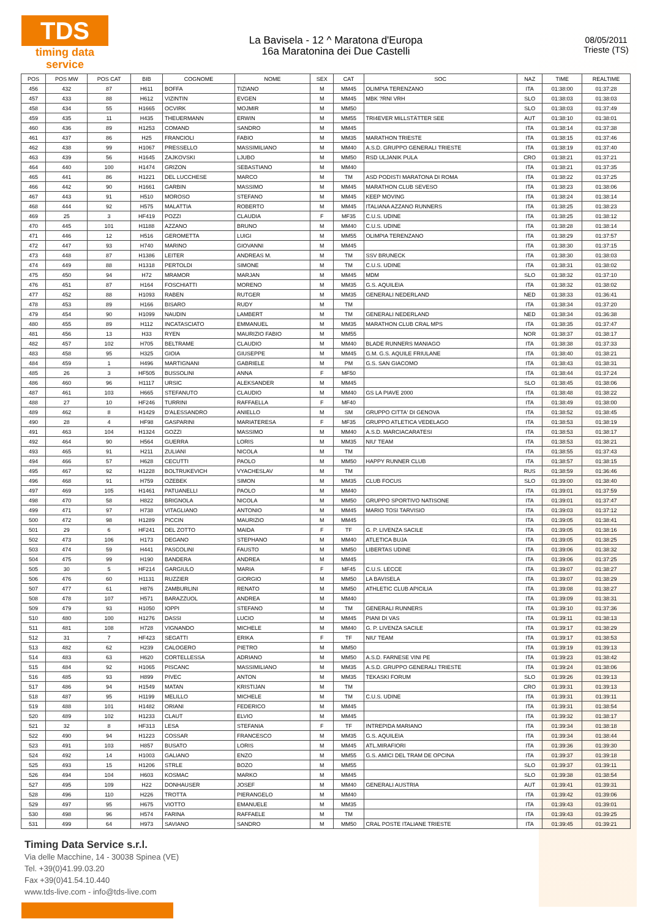TDS
timing data service
La Bavisela - 12 ^ Maratona d'Europa
16a Maratonina dei Due Castelli
08/05/2011
Trieste (TS)
| POS | POS MW | POS CAT | BIB | COGNOME | NOME | SEX | CAT | SOC | NAZ | TIME | REALTIME |
| --- | --- | --- | --- | --- | --- | --- | --- | --- | --- | --- | --- |
| 456 | 432 | 87 | H611 | BOFFA | TIZIANO | M | MM45 | OLIMPIA TERENZANO | ITA | 01:38:00 | 01:37:28 |
| 457 | 433 | 88 | H612 | VIZINTIN | EVGEN | M | MM45 | MBK ?RNI VRH | SLO | 01:38:03 | 01:38:03 |
| 458 | 434 | 55 | H1665 | OCVIRK | MOJMIR | M | MM50 | | SLO | 01:38:03 | 01:37:49 |
| 459 | 435 | 11 | H435 | THEUERMANN | ERWIN | M | MM55 | TRI4EVER MILLSTÄTTER SEE | AUT | 01:38:10 | 01:38:01 |
| 460 | 436 | 89 | H1253 | COMAND | SANDRO | M | MM45 | | ITA | 01:38:14 | 01:37:38 |
| 461 | 437 | 86 | H25 | FRANCIOLI | FABIO | M | MM35 | MARATHON TRIESTE | ITA | 01:38:15 | 01:37:46 |
| 462 | 438 | 99 | H1067 | PRESSELLO | MASSIMILIANO | M | MM40 | A.S.D. GRUPPO GENERALI TRIESTE | ITA | 01:38:19 | 01:37:40 |
| 463 | 439 | 56 | H1645 | ZAJKOVSKI | LJUBO | M | MM50 | RSD ULJANIK PULA | CRO | 01:38:21 | 01:37:21 |
| 464 | 440 | 100 | H1474 | GRIZON | SEBASTIANO | M | MM40 | | ITA | 01:38:21 | 01:37:35 |
| 465 | 441 | 86 | H1221 | DEL LUCCHESE | MARCO | M | TM | ASD PODISTI MARATONA DI ROMA | ITA | 01:38:22 | 01:37:25 |
| 466 | 442 | 90 | H1661 | GARBIN | MASSIMO | M | MM45 | MARATHON CLUB SEVESO | ITA | 01:38:23 | 01:38:06 |
| 467 | 443 | 91 | H510 | MOROSO | STEFANO | M | MM45 | KEEP MOVING | ITA | 01:38:24 | 01:38:14 |
| 468 | 444 | 92 | H575 | MALATTIA | ROBERTO | M | MM45 | ITALIANA AZZANO RUNNERS | ITA | 01:38:25 | 01:38:23 |
| 469 | 25 | 3 | HF419 | POZZI | CLAUDIA | F | MF35 | C.U.S. UDINE | ITA | 01:38:25 | 01:38:12 |
| 470 | 445 | 101 | H1188 | AZZANO | BRUNO | M | MM40 | C.U.S. UDINE | ITA | 01:38:28 | 01:38:14 |
| 471 | 446 | 12 | H516 | GEROMETTA | LUIGI | M | MM55 | OLIMPIA TERENZANO | ITA | 01:38:29 | 01:37:57 |
| 472 | 447 | 93 | H740 | MARINO | GIOVANNI | M | MM45 | | ITA | 01:38:30 | 01:37:15 |
| 473 | 448 | 87 | H1386 | LEITER | ANDREAS M. | M | TM | SSV BRUNECK | ITA | 01:38:30 | 01:38:03 |
| 474 | 449 | 88 | H1318 | PERTOLDI | SIMONE | M | TM | C.U.S. UDINE | ITA | 01:38:31 | 01:38:02 |
| 475 | 450 | 94 | H72 | MRAMOR | MARJAN | M | MM45 | MDM | SLO | 01:38:32 | 01:37:10 |
| 476 | 451 | 87 | H164 | FOSCHIATTI | MORENO | M | MM35 | G.S. AQUILEIA | ITA | 01:38:32 | 01:38:02 |
| 477 | 452 | 88 | H1093 | RABEN | RUTGER | M | MM35 | GENERALI NEDERLAND | NED | 01:38:33 | 01:36:41 |
| 478 | 453 | 89 | H166 | BISARO | RUDY | M | TM | | ITA | 01:38:34 | 01:37:20 |
| 479 | 454 | 90 | H1099 | NAUDIN | LAMBERT | M | TM | GENERALI NEDERLAND | NED | 01:38:34 | 01:36:38 |
| 480 | 455 | 89 | H112 | INCATASCIATO | EMMANUEL | M | MM35 | MARATHON CLUB CRAL MPS | ITA | 01:38:35 | 01:37:47 |
| 481 | 456 | 13 | H33 | RYEN | MAURIZIO FABIO | M | MM55 | | NOR | 01:38:37 | 01:38:17 |
| 482 | 457 | 102 | H705 | BELTRAME | CLAUDIO | M | MM40 | BLADE RUNNERS MANIAGO | ITA | 01:38:38 | 01:37:33 |
| 483 | 458 | 95 | H325 | GIOIA | GIUSEPPE | M | MM45 | G.M. G.S. AQUILE FRIULANE | ITA | 01:38:40 | 01:38:21 |
| 484 | 459 | 1 | H496 | MARTIGNANI | GABRIELE | M | PM | G.S. SAN GIACOMO | ITA | 01:38:43 | 01:38:31 |
| 485 | 26 | 3 | HF505 | BUSSOLINI | ANNA | F | MF50 | | ITA | 01:38:44 | 01:37:24 |
| 486 | 460 | 96 | H1117 | URSIC | ALEKSANDER | M | MM45 | | SLO | 01:38:45 | 01:38:06 |
| 487 | 461 | 103 | H665 | STEFANUTO | CLAUDIO | M | MM40 | GS LA PIAVE 2000 | ITA | 01:38:48 | 01:38:22 |
| 488 | 27 | 10 | HF246 | TURRINI | RAFFAELLA | F | MF40 | | ITA | 01:38:49 | 01:38:00 |
| 489 | 462 | 8 | H1429 | D'ALESSANDRO | ANIELLO | M | SM | GRUPPO CITTA' DI GENOVA | ITA | 01:38:52 | 01:38:45 |
| 490 | 28 | 4 | HF98 | GASPARINI | MARIATERESA | F | MF35 | GRUPPO ATLETICA VEDELAGO | ITA | 01:38:53 | 01:38:19 |
| 491 | 463 | 104 | H1324 | GOZZI | MASSIMO | M | MM40 | A.S.D. MARCIACARATESI | ITA | 01:38:53 | 01:38:17 |
| 492 | 464 | 90 | H564 | GUERRA | LORIS | M | MM35 | NIU' TEAM | ITA | 01:38:53 | 01:38:21 |
| 493 | 465 | 91 | H211 | ZULIANI | NICOLA | M | TM | | ITA | 01:38:55 | 01:37:43 |
| 494 | 466 | 57 | H628 | CECUTTI | PAOLO | M | MM50 | HAPPY RUNNER CLUB | ITA | 01:38:57 | 01:38:15 |
| 495 | 467 | 92 | H1228 | BOLTRUKEVICH | VYACHESLAV | M | TM | | RUS | 01:38:59 | 01:36:46 |
| 496 | 468 | 91 | H759 | OZEBEK | SIMON | M | MM35 | CLUB FOCUS | SLO | 01:39:00 | 01:38:40 |
| 497 | 469 | 105 | H1461 | PATUANELLI | PAOLO | M | MM40 | | ITA | 01:39:01 | 01:37:59 |
| 498 | 470 | 58 | H822 | BRIGNOLA | NICOLA | M | MM50 | GRUPPO SPORTIVO NATISONE | ITA | 01:39:01 | 01:37:47 |
| 499 | 471 | 97 | H738 | VITAGLIANO | ANTONIO | M | MM45 | MARIO TOSI TARVISIO | ITA | 01:39:03 | 01:37:12 |
| 500 | 472 | 98 | H1289 | PICCIN | MAURIZIO | M | MM45 | | ITA | 01:39:05 | 01:38:41 |
| 501 | 29 | 6 | HF241 | DEL ZOTTO | MAIDA | F | TF | G. P. LIVENZA SACILE | ITA | 01:39:05 | 01:38:16 |
| 502 | 473 | 106 | H173 | DEGANO | STEPHANO | M | MM40 | ATLETICA BUJA | ITA | 01:39:05 | 01:38:25 |
| 503 | 474 | 59 | H441 | PASCOLINI | FAUSTO | M | MM50 | LIBERTAS UDINE | ITA | 01:39:06 | 01:38:32 |
| 504 | 475 | 99 | H190 | BANDERA | ANDREA | M | MM45 | | ITA | 01:39:06 | 01:37:25 |
| 505 | 30 | 5 | HF214 | GARGIULO | MARIA | F | MF45 | C.U.S. LECCE | ITA | 01:39:07 | 01:38:27 |
| 506 | 476 | 60 | H1131 | RUZZIER | GIORGIO | M | MM50 | LA BAVISELA | ITA | 01:39:07 | 01:38:29 |
| 507 | 477 | 61 | H876 | ZAMBURLINI | RENATO | M | MM50 | ATHLETIC CLUB APICILIA | ITA | 01:39:08 | 01:38:27 |
| 508 | 478 | 107 | H571 | BARAZZUOL | ANDREA | M | MM40 | | ITA | 01:39:09 | 01:38:31 |
| 509 | 479 | 93 | H1050 | IOPPI | STEFANO | M | TM | GENERALI RUNNERS | ITA | 01:39:10 | 01:37:36 |
| 510 | 480 | 100 | H1276 | DASSI | LUCIO | M | MM45 | PIANI DI VAS | ITA | 01:39:11 | 01:38:13 |
| 511 | 481 | 108 | H728 | VIGNANDO | MICHELE | M | MM40 | G. P. LIVENZA SACILE | ITA | 01:39:17 | 01:38:29 |
| 512 | 31 | 7 | HF423 | SEGATTI | ERIKA | F | TF | NIU' TEAM | ITA | 01:39:17 | 01:38:53 |
| 513 | 482 | 62 | H239 | CALOGERO | PIETRO | M | MM50 | | ITA | 01:39:19 | 01:39:13 |
| 514 | 483 | 63 | H620 | CORTELLESSA | ADRIANO | M | MM50 | A.S.D. FARNESE VINI PE | ITA | 01:39:23 | 01:38:42 |
| 515 | 484 | 92 | H1065 | PISCANC | MASSIMILIANO | M | MM35 | A.S.D. GRUPPO GENERALI TRIESTE | ITA | 01:39:24 | 01:38:06 |
| 516 | 485 | 93 | H899 | PIVEC | ANTON | M | MM35 | TEKASKI FORUM | SLO | 01:39:26 | 01:39:13 |
| 517 | 486 | 94 | H1549 | MATAN | KRISTIJAN | M | TM | | CRO | 01:39:31 | 01:39:13 |
| 518 | 487 | 95 | H1199 | MELILLO | MICHELE | M | TM | C.U.S. UDINE | ITA | 01:39:31 | 01:39:11 |
| 519 | 488 | 101 | H1482 | ORIANI | FEDERICO | M | MM45 | | ITA | 01:39:31 | 01:38:54 |
| 520 | 489 | 102 | H1233 | CLAUT | ELVIO | M | MM45 | | ITA | 01:39:32 | 01:38:17 |
| 521 | 32 | 8 | HF313 | LESA | STEFANIA | F | TF | INTREPIDA MARIANO | ITA | 01:39:34 | 01:38:18 |
| 522 | 490 | 94 | H1223 | COSSAR | FRANCESCO | M | MM35 | G.S. AQUILEIA | ITA | 01:39:34 | 01:38:44 |
| 523 | 491 | 103 | H857 | BUSATO | LORIS | M | MM45 | ATL.MIRAFIORI | ITA | 01:39:36 | 01:39:30 |
| 524 | 492 | 14 | H1003 | GALIANO | ENZO | M | MM55 | G.S. AMICI DEL TRAM DE OPCINA | ITA | 01:39:37 | 01:39:18 |
| 525 | 493 | 15 | H1206 | STRLE | BOZO | M | MM55 | | SLO | 01:39:37 | 01:39:11 |
| 526 | 494 | 104 | H603 | KOSMAC | MARKO | M | MM45 | | SLO | 01:39:38 | 01:38:54 |
| 527 | 495 | 109 | H22 | DONHAUSER | JOSEF | M | MM40 | GENERALI AUSTRIA | AUT | 01:39:41 | 01:39:31 |
| 528 | 496 | 110 | H226 | TROTTA | PIERANGELO | M | MM40 | | ITA | 01:39:42 | 01:39:06 |
| 529 | 497 | 95 | H675 | VIOTTO | EMANUELE | M | MM35 | | ITA | 01:39:43 | 01:39:01 |
| 530 | 498 | 96 | H574 | FARINA | RAFFAELE | M | TM | | ITA | 01:39:43 | 01:39:25 |
| 531 | 499 | 64 | H973 | SAVIANO | SANDRO | M | MM50 | CRAL POSTE ITALIANE TRIESTE | ITA | 01:39:45 | 01:39:21 |
Timing Data Service s.r.l.
Via delle Macchine, 14 - 30038 Spinea (VE)
Tel. +39(0)41.99.03.20
Fax +39(0)41.54.10.440
www.tds-live.com - info@tds-live.com